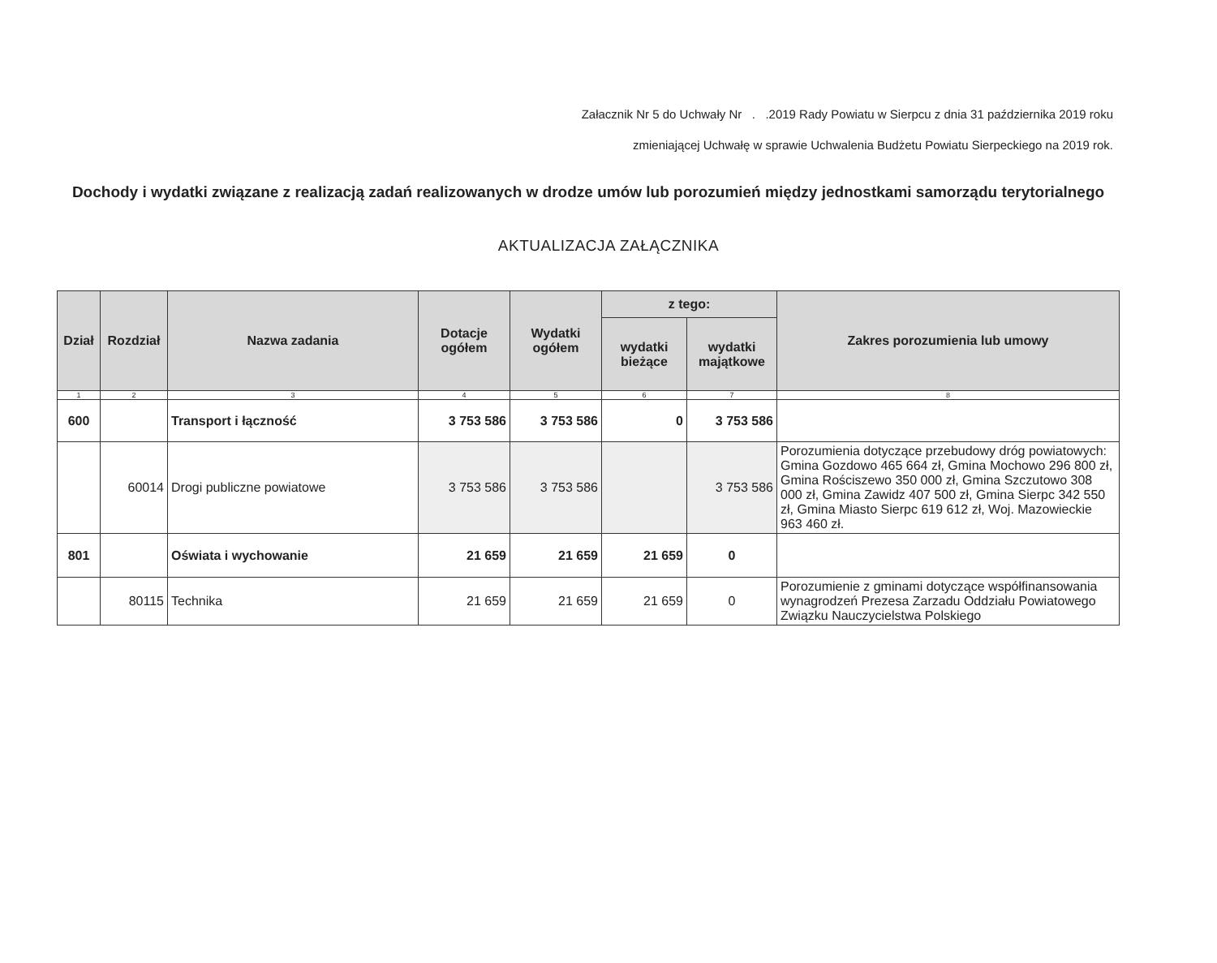Załacznik Nr 5 do Uchwały Nr . .2019 Rady Powiatu w Sierpcu z dnia 31 października 2019 roku
zmieniającej Uchwałę w sprawie Uchwalenia Budżetu Powiatu Sierpeckiego na 2019 rok.
Dochody i wydatki związane z realizacją zadań realizowanych w drodze umów lub porozumień między jednostkami samorządu terytorialnego
AKTUALIZACJA ZAŁĄCZNIKA
| Dział | Rozdział | Nazwa zadania | Dotacje ogółem | Wydatki ogółem | z tego: | | Zakres porozumienia lub umowy |
| --- | --- | --- | --- | --- | --- | --- | --- |
| | | | | | wydatki bieżące | wydatki majątkowe | |
| 1 | 2 | 3 | 4 | 5 | 6 | 7 | 8 |
| 600 | | Transport i łączność | 3 753 586 | 3 753 586 | 0 | 3 753 586 | |
| | 60014 | Drogi publiczne powiatowe | 3 753 586 | 3 753 586 | | 3 753 586 | Porozumienia dotyczące przebudowy dróg powiatowych: Gmina Gozdowo 465 664 zł, Gmina Mochowo 296 800 zł, Gmina Rościszewo 350 000 zł, Gmina Szczutowo 308 000 zł, Gmina Zawidz 407 500 zł, Gmina Sierpc 342 550 zł, Gmina Miasto Sierpc 619 612 zł, Woj. Mazowieckie 963 460 zł. |
| 801 | | Oświata i wychowanie | 21 659 | 21 659 | 21 659 | 0 | |
| | 80115 | Technika | 21 659 | 21 659 | 21 659 | 0 | Porozumienie z gminami dotyczące współfinansowania wynagrodzeń Prezesa Zarzadu Oddziału Powiatowego Związku Nauczycielstwa Polskiego |